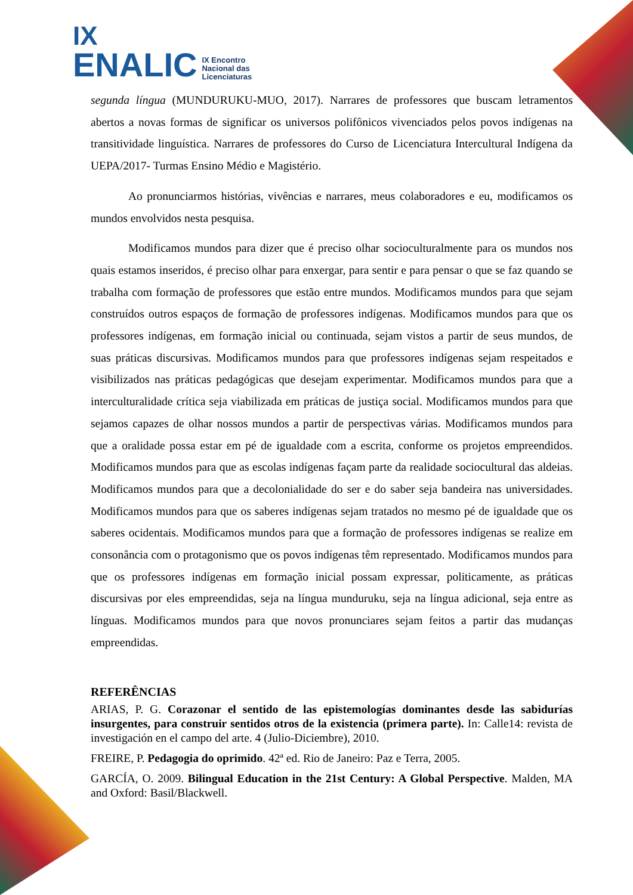IX
ENALIC IX Encontro
Nacional das
Licenciaturas
segunda língua (MUNDURUKU-MUO, 2017). Narrares de professores que buscam letramentos abertos a novas formas de significar os universos polifônicos vivenciados pelos povos indígenas na transitividade linguística. Narrares de professores do Curso de Licenciatura Intercultural Indígena da UEPA/2017- Turmas Ensino Médio e Magistério.
Ao pronunciarmos histórias, vivências e narrares, meus colaboradores e eu, modificamos os mundos envolvidos nesta pesquisa.
Modificamos mundos para dizer que é preciso olhar socioculturalmente para os mundos nos quais estamos inseridos, é preciso olhar para enxergar, para sentir e para pensar o que se faz quando se trabalha com formação de professores que estão entre mundos. Modificamos mundos para que sejam construídos outros espaços de formação de professores indígenas. Modificamos mundos para que os professores indígenas, em formação inicial ou continuada, sejam vistos a partir de seus mundos, de suas práticas discursivas. Modificamos mundos para que professores indígenas sejam respeitados e visibilizados nas práticas pedagógicas que desejam experimentar. Modificamos mundos para que a interculturalidade crítica seja viabilizada em práticas de justiça social. Modificamos mundos para que sejamos capazes de olhar nossos mundos a partir de perspectivas várias. Modificamos mundos para que a oralidade possa estar em pé de igualdade com a escrita, conforme os projetos empreendidos. Modificamos mundos para que as escolas indígenas façam parte da realidade sociocultural das aldeias. Modificamos mundos para que a decolonialidade do ser e do saber seja bandeira nas universidades. Modificamos mundos para que os saberes indígenas sejam tratados no mesmo pé de igualdade que os saberes ocidentais. Modificamos mundos para que a formação de professores indígenas se realize em consonância com o protagonismo que os povos indígenas têm representado. Modificamos mundos para que os professores indígenas em formação inicial possam expressar, politicamente, as práticas discursivas por eles empreendidas, seja na língua munduruku, seja na língua adicional, seja entre as línguas. Modificamos mundos para que novos pronunciares sejam feitos a partir das mudanças empreendidas.
REFERÊNCIAS
ARIAS, P. G. Corazonar el sentido de las epistemologías dominantes desde las sabidurías insurgentes, para construir sentidos otros de la existencia (primera parte). In: Calle14: revista de investigación en el campo del arte. 4 (Julio-Diciembre), 2010.
FREIRE, P. Pedagogia do oprimido. 42ª ed. Rio de Janeiro: Paz e Terra, 2005.
GARCÍA, O. 2009. Bilingual Education in the 21st Century: A Global Perspective. Malden, MA and Oxford: Basil/Blackwell.